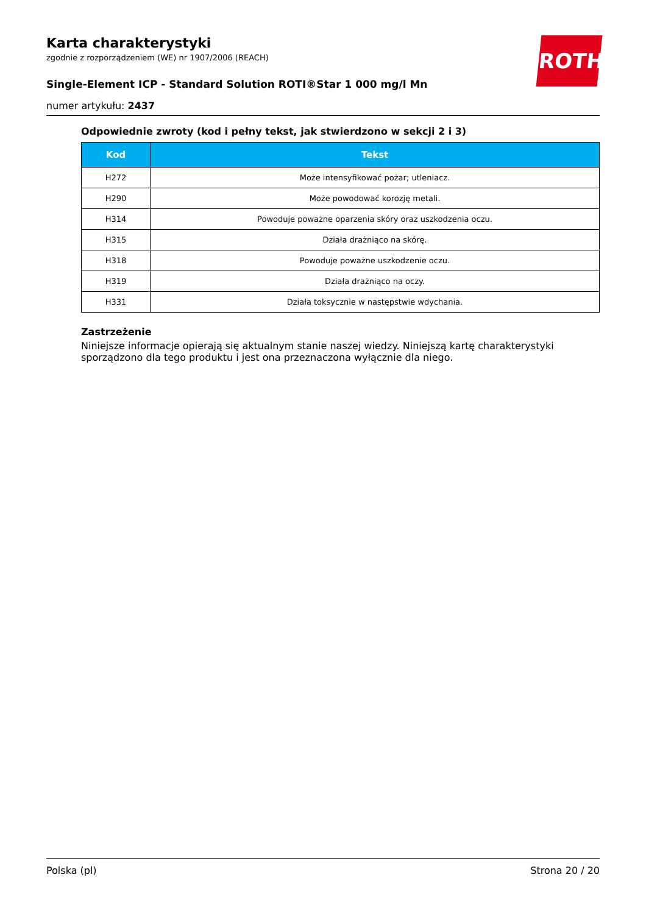ROTH
Karta charakterystyki
zgodnie z rozporządzeniem (WE) nr 1907/2006 (REACH)
Single-Element ICP - Standard Solution ROTI®Star 1 000 mg/l Mn
numer artykułu: 2437
Odpowiednie zwroty (kod i pełny tekst, jak stwierdzono w sekcji 2 i 3)
| Kod | Tekst |
| --- | --- |
| H272 | Może intensyfikować pożar; utleniacz. |
| H290 | Może powodować korozję metali. |
| H314 | Powoduje poważne oparzenia skóry oraz uszkodzenia oczu. |
| H315 | Działa drażniąco na skórę. |
| H318 | Powoduje poważne uszkodzenie oczu. |
| H319 | Działa drażniąco na oczy. |
| H331 | Działa toksycznie w następstwie wdychania. |
Zastrzeżenie
Niniejsze informacje opierają się aktualnym stanie naszej wiedzy. Niniejszą kartę charakterystyki sporządzono dla tego produktu i jest ona przeznaczona wyłącznie dla niego.
Polska (pl) Strona 20 / 20